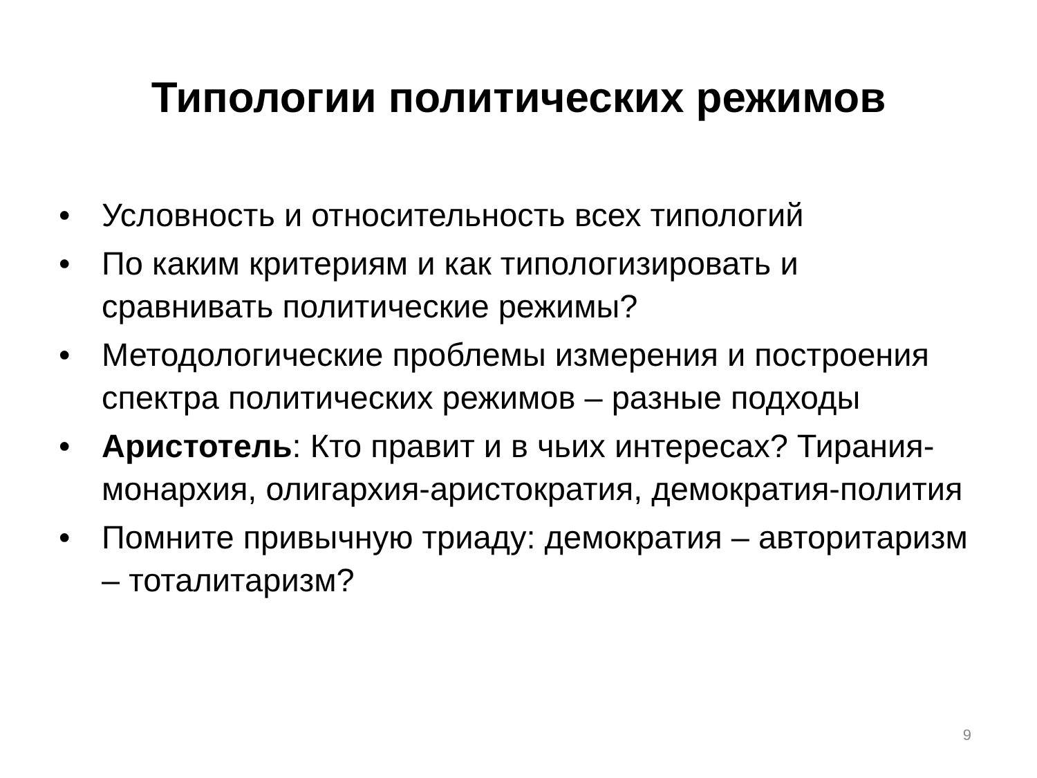Типологии политических режимов
• Условность и относительность всех типологий
• По каким критериям и как типологизировать и сравнивать политические режимы?
• Методологические проблемы измерения и построения спектра политических режимов – разные подходы
• Аристотель: Кто правит и в чьих интересах? Тирания-монархия, олигархия-аристократия, демократия-полития
• Помните привычную триаду: демократия – авторитаризм – тоталитаризм?
9